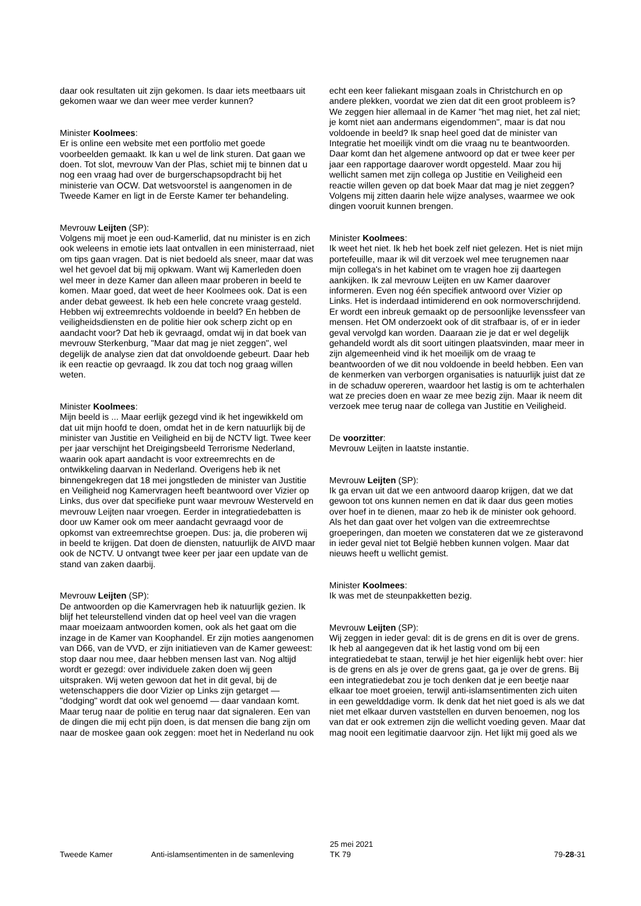daar ook resultaten uit zijn gekomen. Is daar iets meetbaars uit gekomen waar we dan weer mee verder kunnen?
Minister Koolmees:
Er is online een website met een portfolio met goede voorbeelden gemaakt. Ik kan u wel de link sturen. Dat gaan we doen. Tot slot, mevrouw Van der Plas, schiet mij te binnen dat u nog een vraag had over de burgerschapsopdracht bij het ministerie van OCW. Dat wetsvoorstel is aangenomen in de Tweede Kamer en ligt in de Eerste Kamer ter behandeling.
Mevrouw Leijten (SP):
Volgens mij moet je een oud-Kamerlid, dat nu minister is en zich ook weleens in emotie iets laat ontvallen in een ministerraad, niet om tips gaan vragen. Dat is niet bedoeld als sneer, maar dat was wel het gevoel dat bij mij opkwam. Want wij Kamerleden doen wel meer in deze Kamer dan alleen maar proberen in beeld te komen. Maar goed, dat weet de heer Koolmees ook. Dat is een ander debat geweest. Ik heb een hele concrete vraag gesteld. Hebben wij extreemrechts voldoende in beeld? En hebben de veiligheidsdiensten en de politie hier ook scherp zicht op en aandacht voor? Dat heb ik gevraagd, omdat wij in dat boek van mevrouw Sterkenburg, "Maar dat mag je niet zeggen", wel degelijk de analyse zien dat dat onvoldoende gebeurt. Daar heb ik een reactie op gevraagd. Ik zou dat toch nog graag willen weten.
Minister Koolmees:
Mijn beeld is ... Maar eerlijk gezegd vind ik het ingewikkeld om dat uit mijn hoofd te doen, omdat het in de kern natuurlijk bij de minister van Justitie en Veiligheid en bij de NCTV ligt. Twee keer per jaar verschijnt het Dreigingsbeeld Terrorisme Nederland, waarin ook apart aandacht is voor extreemrechts en de ontwikkeling daarvan in Nederland. Overigens heb ik net binnengekregen dat 18 mei jongstleden de minister van Justitie en Veiligheid nog Kamervragen heeft beantwoord over Vizier op Links, dus over dat specifieke punt waar mevrouw Westerveld en mevrouw Leijten naar vroegen. Eerder in integratiedebatten is door uw Kamer ook om meer aandacht gevraagd voor de opkomst van extreemrechtse groepen. Dus: ja, die proberen wij in beeld te krijgen. Dat doen de diensten, natuurlijk de AIVD maar ook de NCTV. U ontvangt twee keer per jaar een update van de stand van zaken daarbij.
Mevrouw Leijten (SP):
De antwoorden op die Kamervragen heb ik natuurlijk gezien. Ik blijf het teleurstellend vinden dat op heel veel van die vragen maar moeizaam antwoorden komen, ook als het gaat om die inzage in de Kamer van Koophandel. Er zijn moties aangenomen van D66, van de VVD, er zijn initiatieven van de Kamer geweest: stop daar nou mee, daar hebben mensen last van. Nog altijd wordt er gezegd: over individuele zaken doen wij geen uitspraken. Wij weten gewoon dat het in dit geval, bij de wetenschappers die door Vizier op Links zijn getarget — "dodging" wordt dat ook wel genoemd — daar vandaan komt. Maar terug naar de politie en terug naar dat signaleren. Een van de dingen die mij echt pijn doen, is dat mensen die bang zijn om naar de moskee gaan ook zeggen: moet het in Nederland nu ook
echt een keer faliekant misgaan zoals in Christchurch en op andere plekken, voordat we zien dat dit een groot probleem is? We zeggen hier allemaal in de Kamer "het mag niet, het zal niet; je komt niet aan andermans eigendommen", maar is dat nou voldoende in beeld? Ik snap heel goed dat de minister van Integratie het moeilijk vindt om die vraag nu te beantwoorden. Daar komt dan het algemene antwoord op dat er twee keer per jaar een rapportage daarover wordt opgesteld. Maar zou hij wellicht samen met zijn collega op Justitie en Veiligheid een reactie willen geven op dat boek Maar dat mag je niet zeggen? Volgens mij zitten daarin hele wijze analyses, waarmee we ook dingen vooruit kunnen brengen.
Minister Koolmees:
Ik weet het niet. Ik heb het boek zelf niet gelezen. Het is niet mijn portefeuille, maar ik wil dit verzoek wel mee terugnemen naar mijn collega's in het kabinet om te vragen hoe zij daartegen aankijken. Ik zal mevrouw Leijten en uw Kamer daarover informeren. Even nog één specifiek antwoord over Vizier op Links. Het is inderdaad intimiderend en ook normoverschrijdend. Er wordt een inbreuk gemaakt op de persoonlijke levenssfeer van mensen. Het OM onderzoekt ook of dit strafbaar is, of er in ieder geval vervolgd kan worden. Daaraan zie je dat er wel degelijk gehandeld wordt als dit soort uitingen plaatsvinden, maar meer in zijn algemeenheid vind ik het moeilijk om de vraag te beantwoorden of we dit nou voldoende in beeld hebben. Een van de kenmerken van verborgen organisaties is natuurlijk juist dat ze in de schaduw opereren, waardoor het lastig is om te achterhalen wat ze precies doen en waar ze mee bezig zijn. Maar ik neem dit verzoek mee terug naar de collega van Justitie en Veiligheid.
De voorzitter:
Mevrouw Leijten in laatste instantie.
Mevrouw Leijten (SP):
Ik ga ervan uit dat we een antwoord daarop krijgen, dat we dat gewoon tot ons kunnen nemen en dat ik daar dus geen moties over hoef in te dienen, maar zo heb ik de minister ook gehoord. Als het dan gaat over het volgen van die extreemrechtse groeperingen, dan moeten we constateren dat we ze gisteravond in ieder geval niet tot België hebben kunnen volgen. Maar dat nieuws heeft u wellicht gemist.
Minister Koolmees:
Ik was met de steunpakketten bezig.
Mevrouw Leijten (SP):
Wij zeggen in ieder geval: dit is de grens en dit is over de grens. Ik heb al aangegeven dat ik het lastig vond om bij een integratiedebat te staan, terwijl je het hier eigenlijk hebt over: hier is de grens en als je over de grens gaat, ga je over de grens. Bij een integratiedebat zou je toch denken dat je een beetje naar elkaar toe moet groeien, terwijl anti-islamsentimenten zich uiten in een gewelddadige vorm. Ik denk dat het niet goed is als we dat niet met elkaar durven vaststellen en durven benoemen, nog los van dat er ook extremen zijn die wellicht voeding geven. Maar dat mag nooit een legitimatie daarvoor zijn. Het lijkt mij goed als we
Tweede Kamer Anti-islamsentimenten in de samenleving 25 mei 2021
TK 79 79-28-31